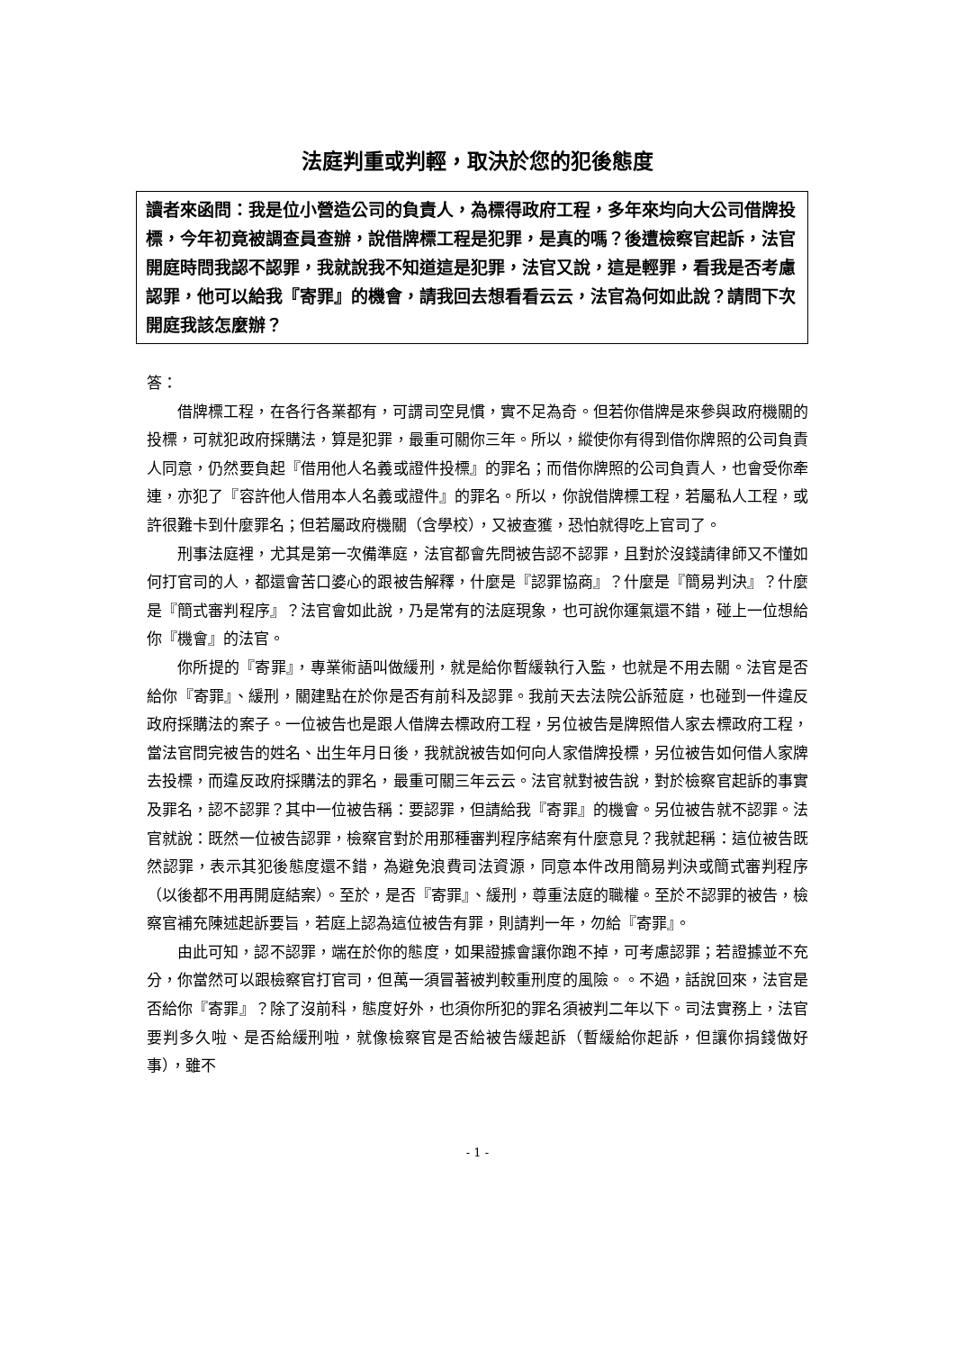法庭判重或判輕，取決於您的犯後態度
讀者來函問：我是位小營造公司的負責人，為標得政府工程，多年來均向大公司借牌投標，今年初竟被調查員查辦，說借牌標工程是犯罪，是真的嗎？後遭檢察官起訴，法官開庭時問我認不認罪，我就說我不知道這是犯罪，法官又說，這是輕罪，看我是否考慮認罪，他可以給我『寄罪』的機會，請我回去想看看云云，法官為何如此說？請問下次開庭我該怎麼辦？
答：
借牌標工程，在各行各業都有，可謂司空見慣，實不足為奇。但若你借牌是來參與政府機關的投標，可就犯政府採購法，算是犯罪，最重可關你三年。所以，縱使你有得到借你牌照的公司負責人同意，仍然要負起『借用他人名義或證件投標』的罪名；而借你牌照的公司負責人，也會受你牽連，亦犯了『容許他人借用本人名義或證件』的罪名。所以，你說借牌標工程，若屬私人工程，或許很難卡到什麼罪名；但若屬政府機關（含學校），又被查獲，恐怕就得吃上官司了。
刑事法庭裡，尤其是第一次備準庭，法官都會先問被告認不認罪，且對於沒錢請律師又不懂如何打官司的人，都還會苦口婆心的跟被告解釋，什麼是『認罪協商』？什麼是『簡易判決』？什麼是『簡式審判程序』？法官會如此說，乃是常有的法庭現象，也可說你運氣還不錯，碰上一位想給你『機會』的法官。
你所提的『寄罪』，專業術語叫做緩刑，就是給你暫緩執行入監，也就是不用去關。法官是否給你『寄罪』、緩刑，關建點在於你是否有前科及認罪。我前天去法院公訴蒞庭，也碰到一件違反政府採購法的案子。一位被告也是跟人借牌去標政府工程，另位被告是牌照借人家去標政府工程，當法官問完被告的姓名、出生年月日後，我就說被告如何向人家借牌投標，另位被告如何借人家牌去投標，而違反政府採購法的罪名，最重可關三年云云。法官就對被告說，對於檢察官起訴的事實及罪名，認不認罪？其中一位被告稱：要認罪，但請給我『寄罪』的機會。另位被告就不認罪。法官就說：既然一位被告認罪，檢察官對於用那種審判程序結案有什麼意見？我就起稱：這位被告既然認罪，表示其犯後態度還不錯，為避免浪費司法資源，同意本件改用簡易判決或簡式審判程序（以後都不用再開庭結案）。至於，是否『寄罪』、緩刑，尊重法庭的職權。至於不認罪的被告，檢察官補充陳述起訴要旨，若庭上認為這位被告有罪，則請判一年，勿給『寄罪』。
由此可知，認不認罪，端在於你的態度，如果證據會讓你跑不掉，可考慮認罪；若證據並不充分，你當然可以跟檢察官打官司，但萬一須冒著被判較重刑度的風險。。不過，話說回來，法官是否給你『寄罪』？除了沒前科，態度好外，也須你所犯的罪名須被判二年以下。司法實務上，法官要判多久啦、是否給緩刑啦，就像檢察官是否給被告緩起訴（暫緩給你起訴，但讓你捐錢做好事），雖不
- 1 -